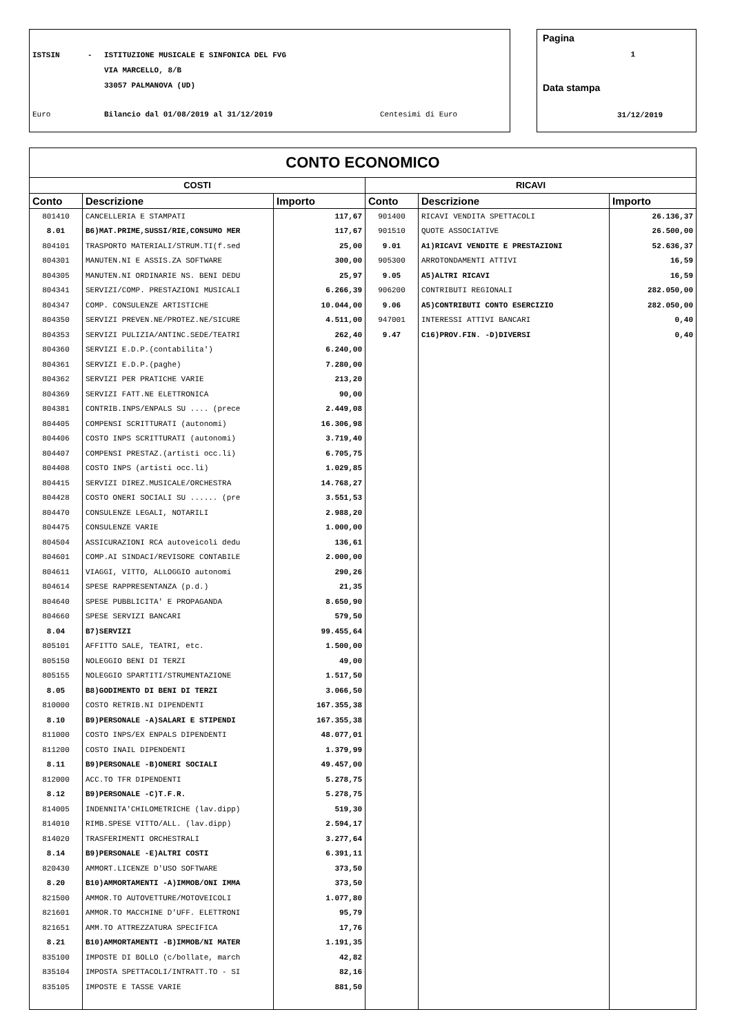ISTSIN - ISTITUZIONE MUSICALE E SINFONICA DEL FVG
VIA MARCELLO, 8/B
33057 PALMANOVA (UD)
Euro Bilancio dal 01/08/2019 al 31/12/2019 Centesimi di Euro
Pagina
1
Data stampa
31/12/2019
| CONTO ECONOMICO | | | | | |
| --- | --- | --- | --- | --- | --- |
| COSTI | | | RICAVI | | |
| Conto | Descrizione | Importo | Conto | Descrizione | Importo |
| 801410 | CANCELLERIA E STAMPATI | 117,67 | 901400 | RICAVI VENDITA SPETTACOLI | 26.136,37 |
| 8.01 | B6)MAT.PRIME,SUSSI/RIE,CONSUMO MER | 117,67 | 901510 | QUOTE ASSOCIATIVE | 26.500,00 |
| 804101 | TRASPORTO MATERIALI/STRUM.TI(f.sed | 25,00 | 9.01 | A1)RICAVI VENDITE E PRESTAZIONI | 52.636,37 |
| 804301 | MANUTEN.NI E ASSIS.ZA SOFTWARE | 300,00 | 905300 | ARROTONDAMENTI ATTIVI | 16,59 |
| 804305 | MANUTEN.NI ORDINARIE NS. BENI DEDU | 25,97 | 9.05 | A5)ALTRI RICAVI | 16,59 |
| 804341 | SERVIZI/COMP. PRESTAZIONI MUSICALI | 6.266,39 | 906200 | CONTRIBUTI REGIONALI | 282.050,00 |
| 804347 | COMP. CONSULENZE ARTISTICHE | 10.044,00 | 9.06 | A5)CONTRIBUTI CONTO ESERCIZIO | 282.050,00 |
| 804350 | SERVIZI PREVEN.NE/PROTEZ.NE/SICURE | 4.511,00 | 947001 | INTERESSI ATTIVI BANCARI | 0,40 |
| 804353 | SERVIZI PULIZIA/ANTINC.SEDE/TEATRI | 262,40 | 9.47 | C16)PROV.FIN. -D)DIVERSI | 0,40 |
| 804360 | SERVIZI E.D.P.(contabilita') | 6.240,00 | | | |
| 804361 | SERVIZI E.D.P.(paghe) | 7.280,00 | | | |
| 804362 | SERVIZI PER PRATICHE VARIE | 213,20 | | | |
| 804369 | SERVIZI FATT.NE ELETTRONICA | 90,00 | | | |
| 804381 | CONTRIB.INPS/ENPALS SU .... (prece | 2.449,08 | | | |
| 804405 | COMPENSI SCRITTURATI (autonomi) | 16.306,98 | | | |
| 804406 | COSTO INPS SCRITTURATI (autonomi) | 3.719,40 | | | |
| 804407 | COMPENSI PRESTAZ.(artisti occ.li) | 6.705,75 | | | |
| 804408 | COSTO INPS (artisti occ.li) | 1.029,85 | | | |
| 804415 | SERVIZI DIREZ.MUSICALE/ORCHESTRA | 14.768,27 | | | |
| 804428 | COSTO ONERI SOCIALI SU ...... (pre | 3.551,53 | | | |
| 804470 | CONSULENZE LEGALI, NOTARILI | 2.988,20 | | | |
| 804475 | CONSULENZE VARIE | 1.000,00 | | | |
| 804504 | ASSICURAZIONI RCA autoveicoli dedu | 136,61 | | | |
| 804601 | COMP.AI SINDACI/REVISORE CONTABILE | 2.000,00 | | | |
| 804611 | VIAGGI, VITTO, ALLOGGIO autonomi | 290,26 | | | |
| 804614 | SPESE RAPPRESENTANZA (p.d.) | 21,35 | | | |
| 804640 | SPESE PUBBLICITA' E PROPAGANDA | 8.650,90 | | | |
| 804660 | SPESE SERVIZI BANCARI | 579,50 | | | |
| 8.04 | B7)SERVIZI | 99.455,64 | | | |
| 805101 | AFFITTO SALE, TEATRI, etc. | 1.500,00 | | | |
| 805150 | NOLEGGIO BENI DI TERZI | 49,00 | | | |
| 805155 | NOLEGGIO SPARTITI/STRUMENTAZIONE | 1.517,50 | | | |
| 8.05 | B8)GODIMENTO DI BENI DI TERZI | 3.066,50 | | | |
| 810000 | COSTO RETRIB.NI DIPENDENTI | 167.355,38 | | | |
| 8.10 | B9)PERSONALE -A)SALARI E STIPENDI | 167.355,38 | | | |
| 811000 | COSTO INPS/EX ENPALS DIPENDENTI | 48.077,01 | | | |
| 811200 | COSTO INAIL DIPENDENTI | 1.379,99 | | | |
| 8.11 | B9)PERSONALE -B)ONERI SOCIALI | 49.457,00 | | | |
| 812000 | ACC.TO TFR DIPENDENTI | 5.278,75 | | | |
| 8.12 | B9)PERSONALE -C)T.F.R. | 5.278,75 | | | |
| 814005 | INDENNITA'CHILOMETRICHE (lav.dipp) | 519,30 | | | |
| 814010 | RIMB.SPESE VITTO/ALL. (lav.dipp) | 2.594,17 | | | |
| 814020 | TRASFERIMENTI ORCHESTRALI | 3.277,64 | | | |
| 8.14 | B9)PERSONALE -E)ALTRI COSTI | 6.391,11 | | | |
| 820430 | AMMORT.LICENZE D'USO SOFTWARE | 373,50 | | | |
| 8.20 | B10)AMMORTAMENTI -A)IMMOB/ONI IMMA | 373,50 | | | |
| 821500 | AMMOR.TO AUTOVETTURE/MOTOVEICOLI | 1.077,80 | | | |
| 821601 | AMMOR.TO MACCHINE D'UFF. ELETTRONI | 95,79 | | | |
| 821651 | AMM.TO ATTREZZATURA SPECIFICA | 17,76 | | | |
| 8.21 | B10)AMMORTAMENTI -B)IMMOB/NI MATER | 1.191,35 | | | |
| 835100 | IMPOSTE DI BOLLO (c/bollate, march | 42,82 | | | |
| 835104 | IMPOSTA SPETTACOLI/INTRATT.TO - SI | 82,16 | | | |
| 835105 | IMPOSTE E TASSE VARIE | 881,50 | | | |